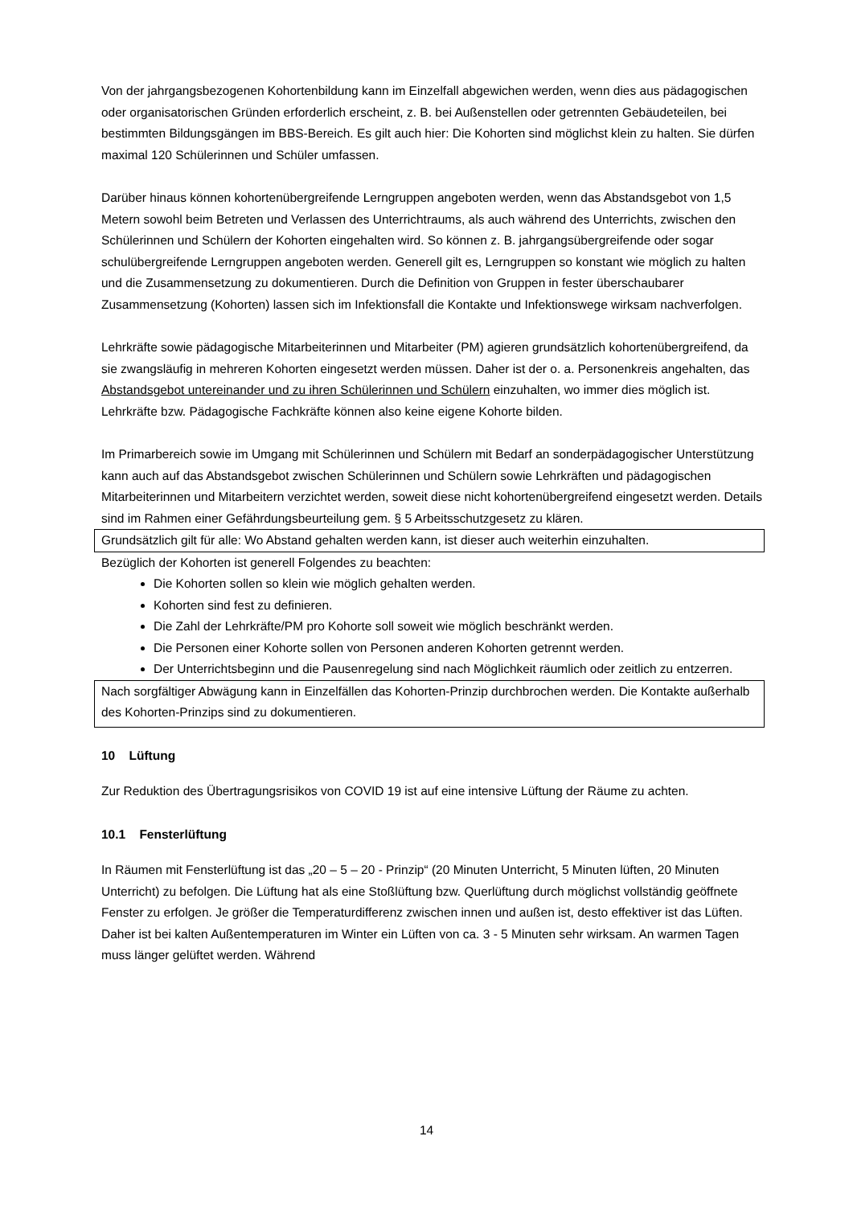Von der jahrgangsbezogenen Kohortenbildung kann im Einzelfall abgewichen werden, wenn dies aus pädagogischen oder organisatorischen Gründen erforderlich erscheint, z. B. bei Außenstellen oder getrennten Gebäudeteilen, bei bestimmten Bildungsgängen im BBS-Bereich. Es gilt auch hier: Die Kohorten sind möglichst klein zu halten. Sie dürfen maximal 120 Schülerinnen und Schüler umfassen.
Darüber hinaus können kohortenübergreifende Lerngruppen angeboten werden, wenn das Abstandsgebot von 1,5 Metern sowohl beim Betreten und Verlassen des Unterrichtraums, als auch während des Unterrichts, zwischen den Schülerinnen und Schülern der Kohorten eingehalten wird. So können z. B. jahrgangsübergreifende oder sogar schulübergreifende Lerngruppen angeboten werden. Generell gilt es, Lerngruppen so konstant wie möglich zu halten und die Zusammensetzung zu dokumentieren. Durch die Definition von Gruppen in fester überschaubarer Zusammensetzung (Kohorten) lassen sich im Infektionsfall die Kontakte und Infektionswege wirksam nachverfolgen.
Lehrkräfte sowie pädagogische Mitarbeiterinnen und Mitarbeiter (PM) agieren grundsätzlich kohortenübergreifend, da sie zwangsläufig in mehreren Kohorten eingesetzt werden müssen. Daher ist der o. a. Personenkreis angehalten, das Abstandsgebot untereinander und zu ihren Schülerinnen und Schülern einzuhalten, wo immer dies möglich ist. Lehrkräfte bzw. Pädagogische Fachkräfte können also keine eigene Kohorte bilden.
Im Primarbereich sowie im Umgang mit Schülerinnen und Schülern mit Bedarf an sonderpädagogischer Unterstützung kann auch auf das Abstandsgebot zwischen Schülerinnen und Schülern sowie Lehrkräften und pädagogischen Mitarbeiterinnen und Mitarbeitern verzichtet werden, soweit diese nicht kohortenübergreifend eingesetzt werden. Details sind im Rahmen einer Gefährdungsbeurteilung gem. § 5 Arbeitsschutzgesetz zu klären.
Grundsätzlich gilt für alle: Wo Abstand gehalten werden kann, ist dieser auch weiterhin einzuhalten.
Bezüglich der Kohorten ist generell Folgendes zu beachten:
Die Kohorten sollen so klein wie möglich gehalten werden.
Kohorten sind fest zu definieren.
Die Zahl der Lehrkräfte/PM pro Kohorte soll soweit wie möglich beschränkt werden.
Die Personen einer Kohorte sollen von Personen anderen Kohorten getrennt werden.
Der Unterrichtsbeginn und die Pausenregelung sind nach Möglichkeit räumlich oder zeitlich zu entzerren.
Nach sorgfältiger Abwägung kann in Einzelfällen das Kohorten-Prinzip durchbrochen werden. Die Kontakte außerhalb des Kohorten-Prinzips sind zu dokumentieren.
10 Lüftung
Zur Reduktion des Übertragungsrisikos von COVID 19 ist auf eine intensive Lüftung der Räume zu achten.
10.1 Fensterlüftung
In Räumen mit Fensterlüftung ist das „20 – 5 – 20 - Prinzip“ (20 Minuten Unterricht, 5 Minuten lüften, 20 Minuten Unterricht) zu befolgen. Die Lüftung hat als eine Stoßlüftung bzw. Querlüftung durch möglichst vollständig geöffnete Fenster zu erfolgen. Je größer die Temperaturdifferenz zwischen innen und außen ist, desto effektiver ist das Lüften. Daher ist bei kalten Außentemperaturen im Winter ein Lüften von ca. 3 - 5 Minuten sehr wirksam. An warmen Tagen muss länger gelüftet werden. Während
14